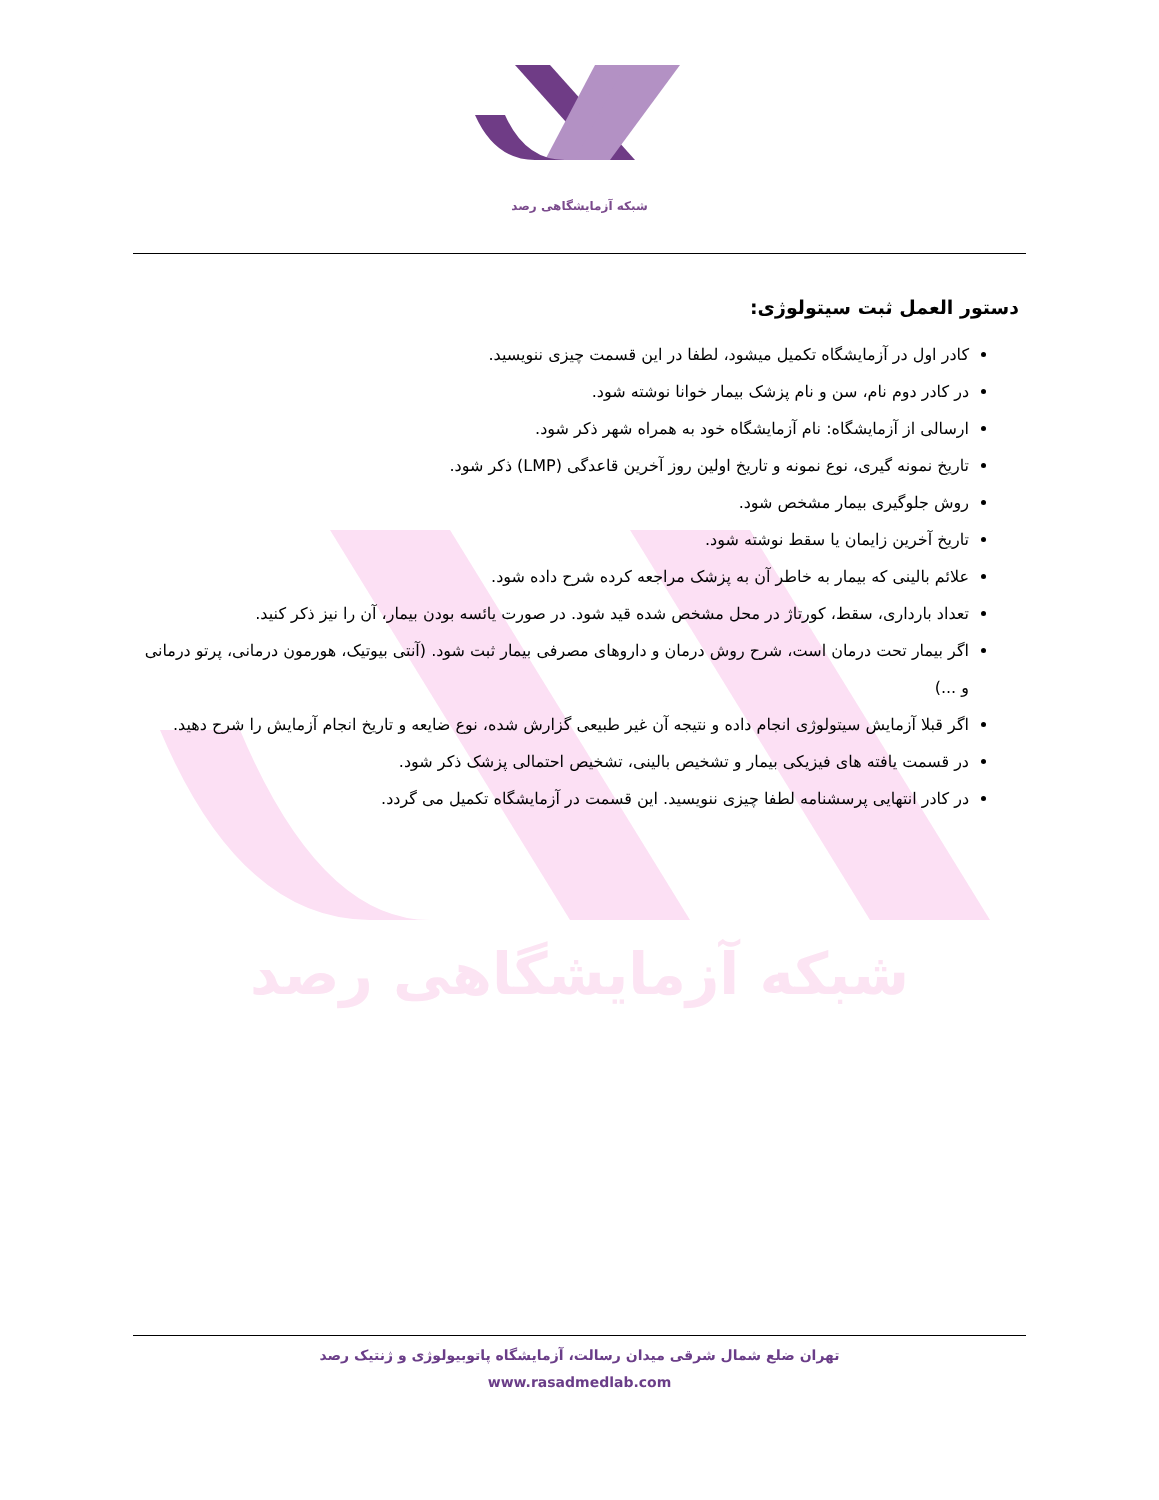شبکه آزمایشگاهی رصد
شبکه آزمایشگاهی رصد
دستور العمل ثبت سیتولوژی:
کادر اول در آزمایشگاه تکمیل میشود، لطفا در این قسمت چیزی ننویسید.
در کادر دوم نام، سن و نام پزشک بیمار خوانا نوشته شود.
ارسالی از آزمایشگاه: نام آزمایشگاه خود به همراه شهر ذکر شود.
تاریخ نمونه گیری، نوع نمونه و تاریخ اولین روز آخرین قاعدگی (LMP) ذکر شود.
روش جلوگیری بیمار مشخص شود.
تاریخ آخرین زایمان یا سقط نوشته شود.
علائم بالینی که بیمار به خاطر آن به پزشک مراجعه کرده شرح داده شود.
تعداد بارداری، سقط، کورتاژ در محل مشخص شده قید شود. در صورت یائسه بودن بیمار، آن را نیز ذکر کنید.
اگر بیمار تحت درمان است، شرح روش درمان و داروهای مصرفی بیمار ثبت شود. (آنتی بیوتیک، هورمون درمانی، پرتو درمانی و ...)
اگر قبلا آزمایش سیتولوژی انجام داده و نتیجه آن غیر طبیعی گزارش شده، نوع ضایعه و تاریخ انجام آزمایش را شرح دهید.
در قسمت یافته های فیزیکی بیمار و تشخیص بالینی، تشخیص احتمالی پزشک ذکر شود.
در کادر انتهایی پرسشنامه لطفا چیزی ننویسید. این قسمت در آزمایشگاه تکمیل می گردد.
تهران ضلع شمال شرقی میدان رسالت، آزمایشگاه پاتوبیولوژی و ژنتیک رصد
www.rasadmedlab.com